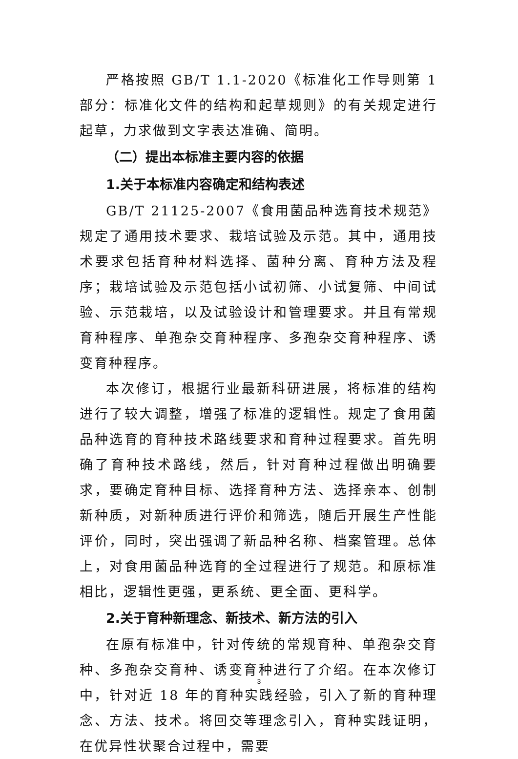严格按照 GB/T 1.1-2020《标准化工作导则第 1 部分：标准化文件的结构和起草规则》的有关规定进行起草，力求做到文字表达准确、简明。
（二）提出本标准主要内容的依据
1.关于本标准内容确定和结构表述
GB/T 21125-2007《食用菌品种选育技术规范》规定了通用技术要求、栽培试验及示范。其中，通用技术要求包括育种材料选择、菌种分离、育种方法及程序；栽培试验及示范包括小试初筛、小试复筛、中间试验、示范栽培，以及试验设计和管理要求。并且有常规育种程序、单孢杂交育种程序、多孢杂交育种程序、诱变育种程序。
本次修订，根据行业最新科研进展，将标准的结构进行了较大调整，增强了标准的逻辑性。规定了食用菌品种选育的育种技术路线要求和育种过程要求。首先明确了育种技术路线，然后，针对育种过程做出明确要求，要确定育种目标、选择育种方法、选择亲本、创制新种质，对新种质进行评价和筛选，随后开展生产性能评价，同时，突出强调了新品种名称、档案管理。总体上，对食用菌品种选育的全过程进行了规范。和原标准相比，逻辑性更强，更系统、更全面、更科学。
2.关于育种新理念、新技术、新方法的引入
在原有标准中，针对传统的常规育种、单孢杂交育种、多孢杂交育种、诱变育种进行了介绍。在本次修订中，针对近 18 年的育种实践经验，引入了新的育种理念、方法、技术。将回交等理念引入，育种实践证明，在优异性状聚合过程中，需要
3